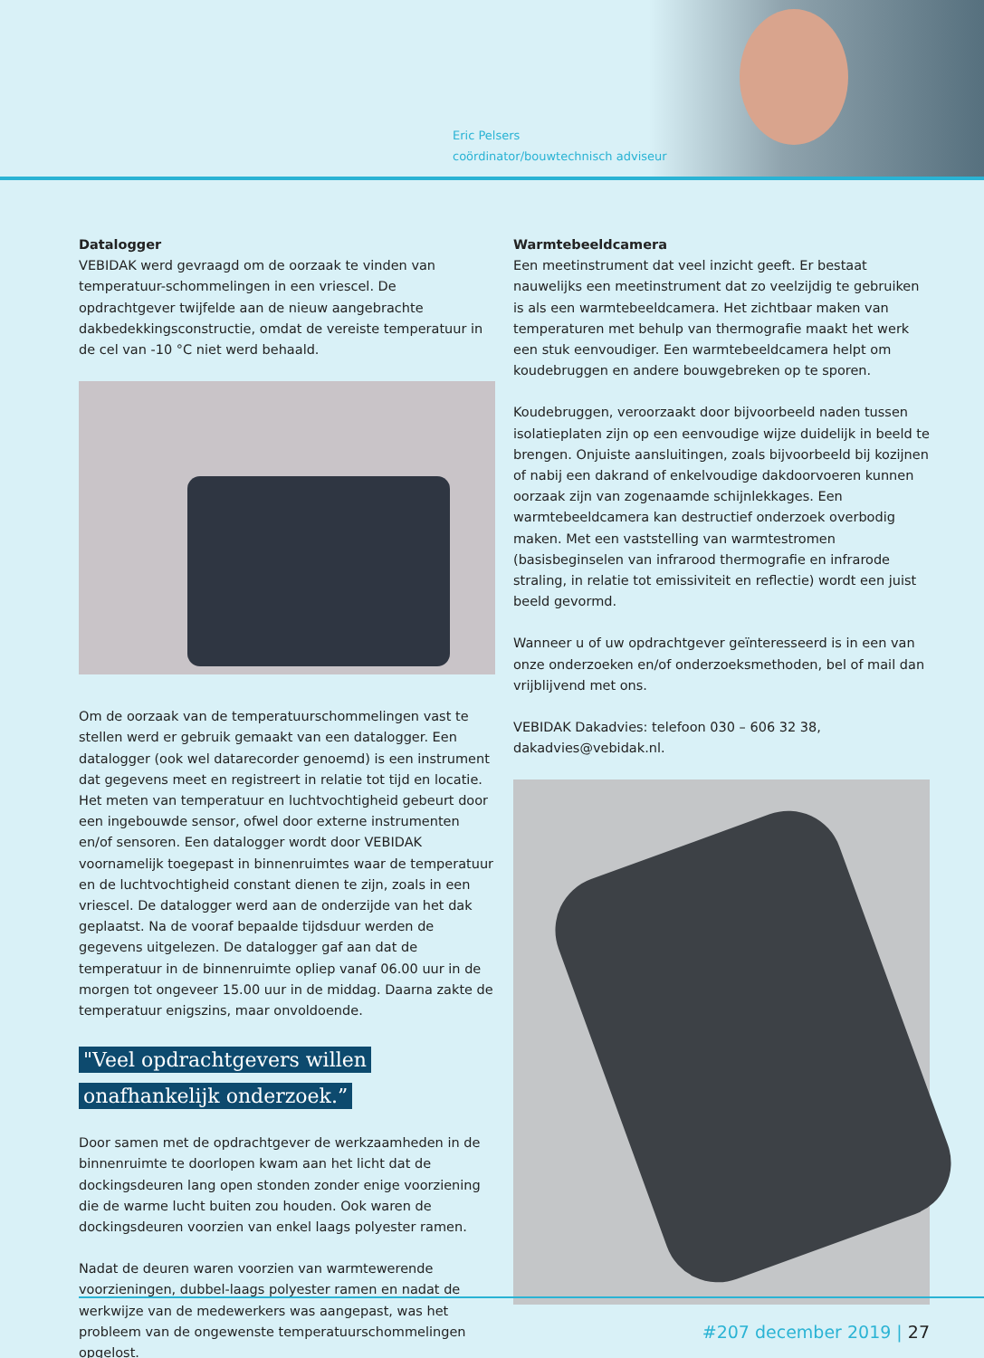Eric Pelsers
coördinator/bouwtechnisch adviseur
Datalogger
VEBIDAK werd gevraagd om de oorzaak te vinden van temperatuur-schommelingen in een vriescel. De opdrachtgever twijfelde aan de nieuw aangebrachte dakbedekkingsconstructie, omdat de vereiste temperatuur in de cel van -10 °C niet werd behaald.
Om de oorzaak van de temperatuurschommelingen vast te stellen werd er gebruik gemaakt van een datalogger. Een datalogger (ook wel datarecorder genoemd) is een instrument dat gegevens meet en registreert in relatie tot tijd en locatie. Het meten van temperatuur en luchtvochtigheid gebeurt door een ingebouwde sensor, ofwel door externe instrumenten en/of sensoren. Een datalogger wordt door VEBIDAK voornamelijk toegepast in binnenruimtes waar de temperatuur en de luchtvochtigheid constant dienen te zijn, zoals in een vriescel. De datalogger werd aan de onderzijde van het dak geplaatst. Na de vooraf bepaalde tijdsduur werden de gegevens uitgelezen. De datalogger gaf aan dat de temperatuur in de binnenruimte opliep vanaf 06.00 uur in de morgen tot ongeveer 15.00 uur in de middag. Daarna zakte de temperatuur enigszins, maar onvoldoende.
"Veel opdrachtgevers willen onafhankelijk onderzoek.”
Door samen met de opdrachtgever de werkzaamheden in de binnenruimte te doorlopen kwam aan het licht dat de dockingsdeuren lang open stonden zonder enige voorziening die de warme lucht buiten zou houden. Ook waren de dockingsdeuren voorzien van enkel laags polyester ramen.
Nadat de deuren waren voorzien van warmtewerende voorzieningen, dubbel-laags polyester ramen en nadat de werkwijze van de medewerkers was aangepast, was het probleem van de ongewenste temperatuurschommelingen opgelost.
Warmtebeeldcamera
Een meetinstrument dat veel inzicht geeft. Er bestaat nauwelijks een meetinstrument dat zo veelzijdig te gebruiken is als een warmtebeeldcamera. Het zichtbaar maken van temperaturen met behulp van thermografie maakt het werk een stuk eenvoudiger. Een warmtebeeldcamera helpt om koudebruggen en andere bouwgebreken op te sporen.
Koudebruggen, veroorzaakt door bijvoorbeeld naden tussen isolatieplaten zijn op een eenvoudige wijze duidelijk in beeld te brengen. Onjuiste aansluitingen, zoals bijvoorbeeld bij kozijnen of nabij een dakrand of enkelvoudige dakdoorvoeren kunnen oorzaak zijn van zogenaamde schijnlekkages. Een warmtebeeldcamera kan destructief onderzoek overbodig maken. Met een vaststelling van warmtestromen (basisbeginselen van infrarood thermografie en infrarode straling, in relatie tot emissiviteit en reflectie) wordt een juist beeld gevormd.
Wanneer u of uw opdrachtgever geïnteresseerd is in een van onze onderzoeken en/of onderzoeksmethoden, bel of mail dan vrijblijvend met ons.
VEBIDAK Dakadvies: telefoon 030 – 606 32 38, dakadvies@vebidak.nl.
#207 december 2019 | 27